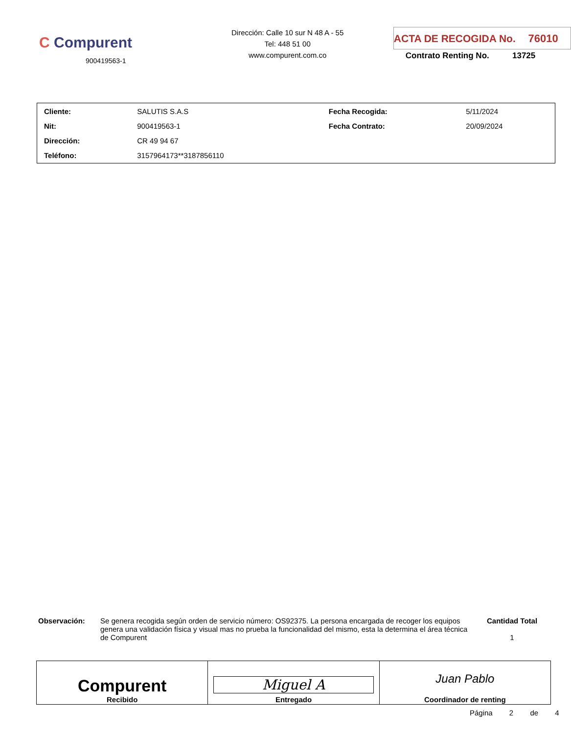C Compurent
900419563-1
Dirección: Calle 10 sur N 48 A - 55
Tel: 448 51 00
www.compurent.com.co
ACTA DE RECOGIDA No. 76010
Contrato Renting No. 13725
| Cliente: | SALUTIS S.A.S | Fecha Recogida: | 5/11/2024 |
| Nit: | 900419563-1 | Fecha Contrato: | 20/09/2024 |
| Dirección: | CR 49 94 67 | | |
| Teléfono: | 3157964173**3187856110 | | |
Observación: Se genera recogida según orden de servicio número: OS92375. La persona encargada de recoger los equipos genera una validación física y visual mas no prueba la funcionalidad del mismo, esta la determina el área técnica de Compurent
Cantidad Total
1
| Compurent Recibido | Miguel A Entregado | Juan Pablo Coordinador de renting |
Página 2 de 4